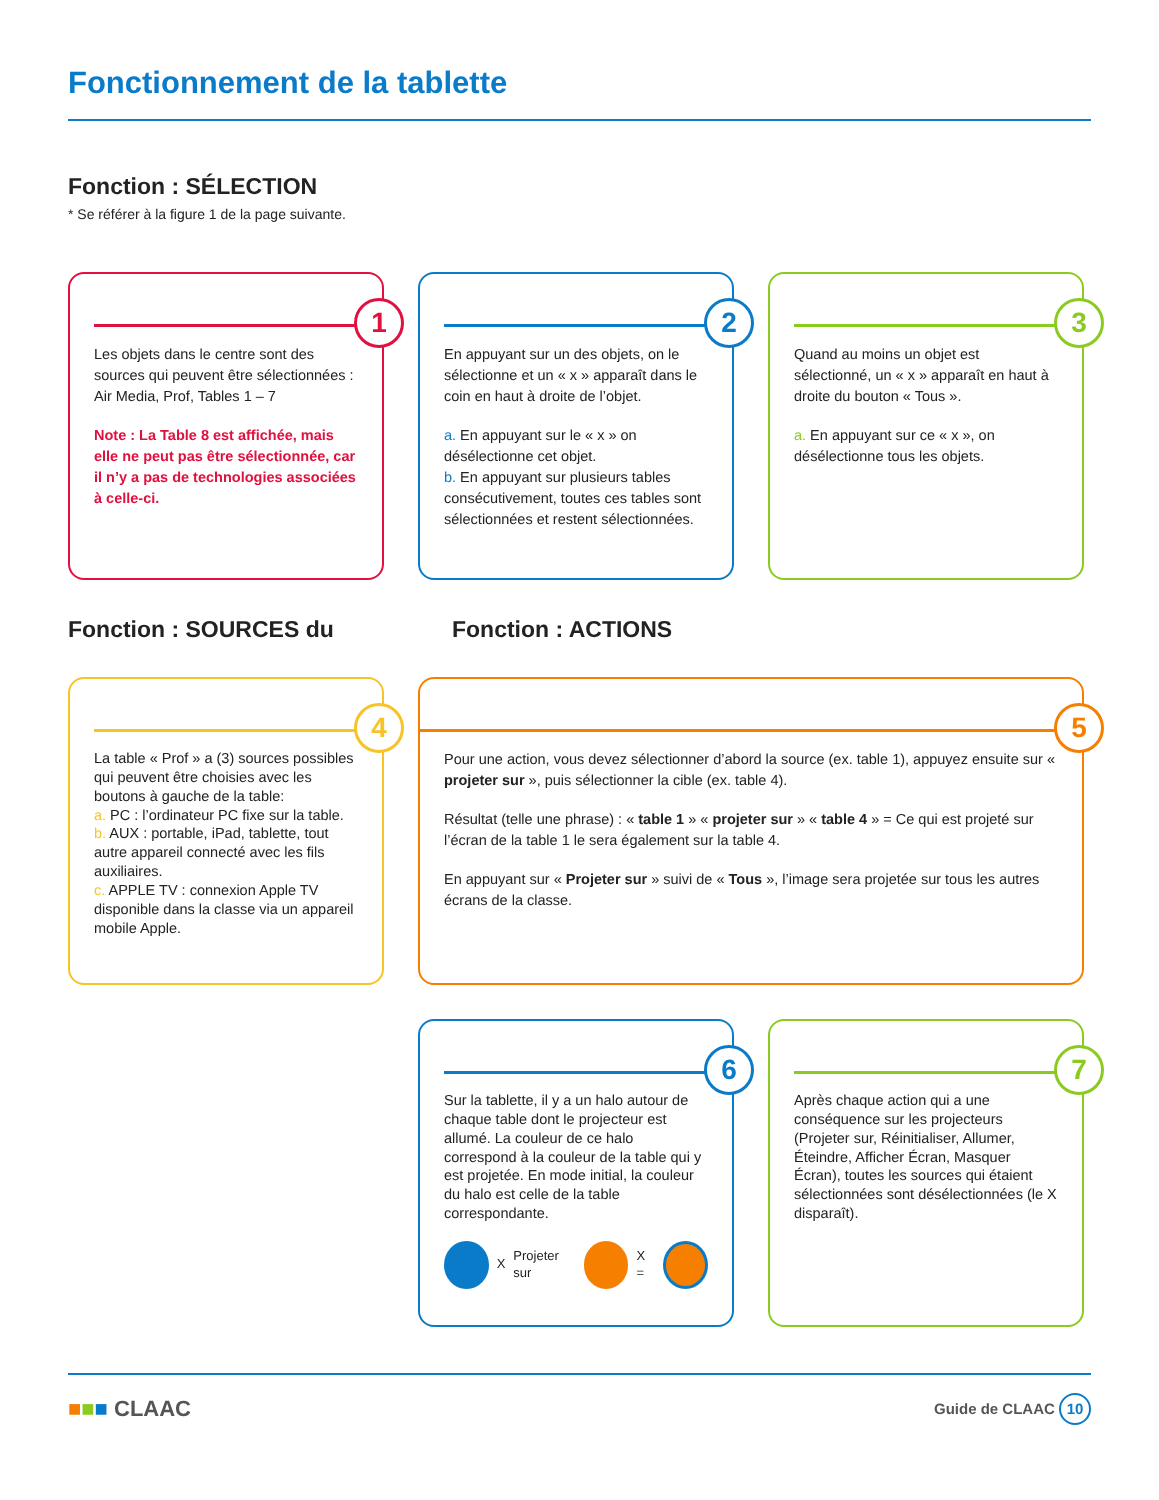Fonctionnement de la tablette
Fonction : SÉLECTION
* Se référer à la figure 1 de la page suivante.
1
Les objets dans le centre sont des sources qui peuvent être sélectionnées : Air Media, Prof, Tables 1 – 7
Note : La Table 8 est affichée, mais elle ne peut pas être sélectionnée, car il n’y a pas de technologies associées à celle-ci.
2
En appuyant sur un des objets, on le sélectionne et un « x » apparaît dans le coin en haut à droite de l’objet.
a. En appuyant sur le « x » on désélectionne cet objet.
b. En appuyant sur plusieurs tables consécutivement, toutes ces tables sont sélectionnées et restent sélectionnées.
3
Quand au moins un objet est sélectionné, un « x » apparaît en haut à droite du bouton « Tous ».
a. En appuyant sur ce « x », on désélectionne tous les objets.
Fonction : SOURCES du Fonction : ACTIONS
4
La table « Prof » a (3) sources possibles qui peuvent être choisies avec les boutons à gauche de la table:
a. PC : l’ordinateur PC fixe sur la table.
b. AUX : portable, iPad, tablette, tout autre appareil connecté avec les fils auxiliaires.
c. APPLE TV : connexion Apple TV disponible dans la classe via un appareil mobile Apple.
5
Pour une action, vous devez sélectionner d’abord la source (ex. table 1), appuyez ensuite sur « projeter sur », puis sélectionner la cible (ex. table 4).
Résultat (telle une phrase) : « table 1 » « projeter sur » « table 4 » = Ce qui est projeté sur l’écran de la table 1 le sera également sur la table 4.
En appuyant sur « Projeter sur » suivi de « Tous », l’image sera projetée sur tous les autres écrans de la classe.
6
Sur la tablette, il y a un halo autour de chaque table dont le projecteur est allumé. La couleur de ce halo correspond à la couleur de la table qui y est projetée. En mode initial, la couleur du halo est celle de la table correspondante.
X Projeter sur X =
7
Après chaque action qui a une conséquence sur les projecteurs (Projeter sur, Réinitialiser, Allumer, Éteindre, Afficher Écran, Masquer Écran), toutes les sources qui étaient sélectionnées sont désélectionnées (le X disparaît).
■■■ CLAAC Guide de CLAAC 10